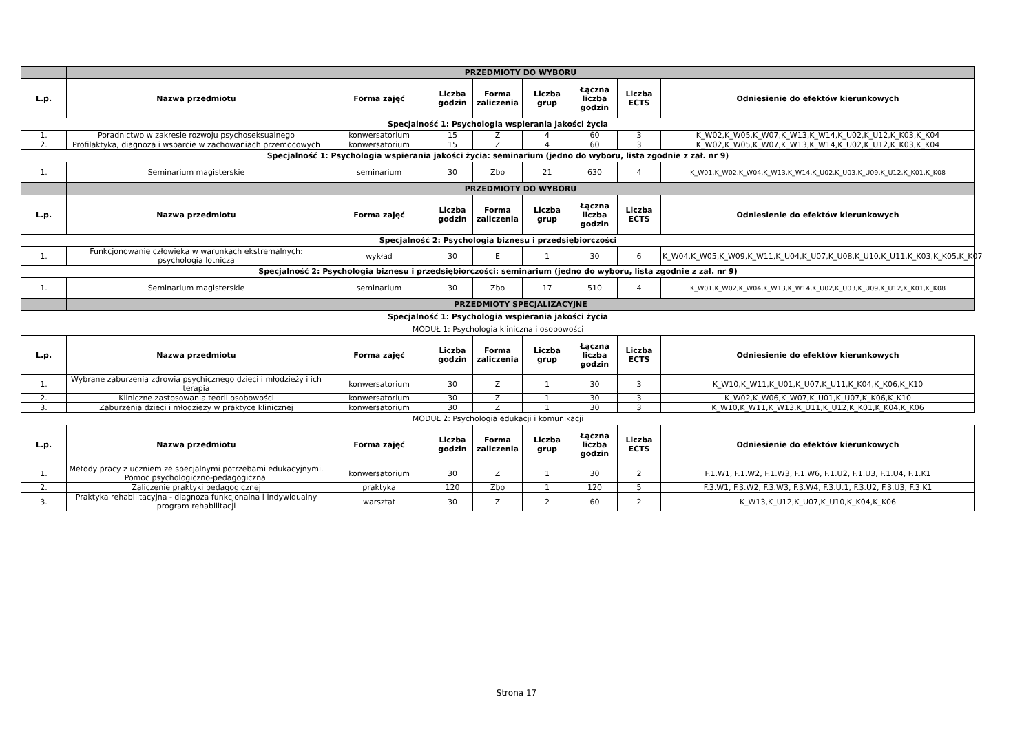| | PRZEDMIOTY DO WYBORU | | | | | | | |
| L.p. | Nazwa przedmiotu | Forma zajęć | Liczba godzin | Forma zaliczenia | Liczba grup | Łączna liczba godzin | Liczba ECTS | Odniesienie do efektów kierunkowych |
| Specjalność 1: Psychologia wspierania jakości życia | | | | | | | | |
| 1. | Poradnictwo w zakresie rozwoju psychoseksualnego | konwersatorium | 15 | Z | 4 | 60 | 3 | K_W02,K_W05,K_W07,K_W13,K_W14,K_U02,K_U12,K_K03,K_K04 |
| 2. | Profilaktyka, diagnoza i wsparcie w zachowaniach przemocowych | konwersatorium | 15 | Z | 4 | 60 | 3 | K_W02,K_W05,K_W07,K_W13,K_W14,K_U02,K_U12,K_K03,K_K04 |
| Specjalność 1: Psychologia wspierania jakości życia: seminarium (jedno do wyboru, lista zgodnie z zał. nr 9) | | | | | | | | |
| 1. | Seminarium magisterskie | seminarium | 30 | Zbo | 21 | 630 | 4 | K_W01,K_W02,K_W04,K_W13,K_W14,K_U02,K_U03,K_U09,K_U12,K_K01,K_K08 |
| | PRZEDMIOTY DO WYBORU | | | | | | | |
| L.p. | Nazwa przedmiotu | Forma zajęć | Liczba godzin | Forma zaliczenia | Liczba grup | Łączna liczba godzin | Liczba ECTS | Odniesienie do efektów kierunkowych |
| Specjalność 2: Psychologia biznesu i przedsiębiorczości | | | | | | | | |
| 1. | Funkcjonowanie człowieka w warunkach ekstremalnych: psychologia lotnicza | wykład | 30 | E | 1 | 30 | 6 | K_W04,K_W05,K_W09,K_W11,K_U04,K_U07,K_U08,K_U10,K_U11,K_K03,K_K05,K_K07 |
| Specjalność 2: Psychologia biznesu i przedsiębiorczości: seminarium (jedno do wyboru, lista zgodnie z zał. nr 9) | | | | | | | | |
| 1. | Seminarium magisterskie | seminarium | 30 | Zbo | 17 | 510 | 4 | K_W01,K_W02,K_W04,K_W13,K_W14,K_U02,K_U03,K_U09,K_U12,K_K01,K_K08 |
| | PRZEDMIOTY SPECJALIZACYJNE | | | | | | | |
Specjalność 1: Psychologia wspierania jakości życia
MODUŁ 1: Psychologia kliniczna i osobowości
| L.p. | Nazwa przedmiotu | Forma zajęć | Liczba godzin | Forma zaliczenia | Liczba grup | Łączna liczba godzin | Liczba ECTS | Odniesienie do efektów kierunkowych |
| --- | --- | --- | --- | --- | --- | --- | --- | --- |
| 1. | Wybrane zaburzenia zdrowia psychicznego dzieci i młodzieży i ich terapia | konwersatorium | 30 | Z | 1 | 30 | 3 | K_W10,K_W11,K_U01,K_U07,K_U11,K_K04,K_K06,K_K10 |
| 2. | Kliniczne zastosowania teorii osobowości | konwersatorium | 30 | Z | 1 | 30 | 3 | K_W02,K_W06,K_W07,K_U01,K_U07,K_K06,K_K10 |
| 3. | Zaburzenia dzieci i młodzieży w praktyce klinicznej | konwersatorium | 30 | Z | 1 | 30 | 3 | K_W10,K_W11,K_W13,K_U11,K_U12,K_K01,K_K04,K_K06 |
MODUŁ 2: Psychologia edukacji i komunikacji
| L.p. | Nazwa przedmiotu | Forma zajęć | Liczba godzin | Forma zaliczenia | Liczba grup | Łączna liczba godzin | Liczba ECTS | Odniesienie do efektów kierunkowych |
| --- | --- | --- | --- | --- | --- | --- | --- | --- |
| 1. | Metody pracy z uczniem ze specjalnymi potrzebami edukacyjnymi. Pomoc psychologiczno-pedagogiczna. | konwersatorium | 30 | Z | 1 | 30 | 2 | F.1.W1, F.1.W2, F.1.W3, F.1.W6, F.1.U2, F.1.U3, F.1.U4, F.1.K1 |
| 2. | Zaliczenie praktyki pedagogicznej | praktyka | 120 | Zbo | 1 | 120 | 5 | F.3.W1, F.3.W2, F.3.W3, F.3.W4, F.3.U.1, F.3.U2, F.3.U3, F.3.K1 |
| 3. | Praktyka rehabilitacyjna - diagnoza funkcjonalna i indywidualny program rehabilitacji | warsztat | 30 | Z | 2 | 60 | 2 | K_W13,K_U12,K_U07,K_U10,K_K04,K_K06 |
Strona 17